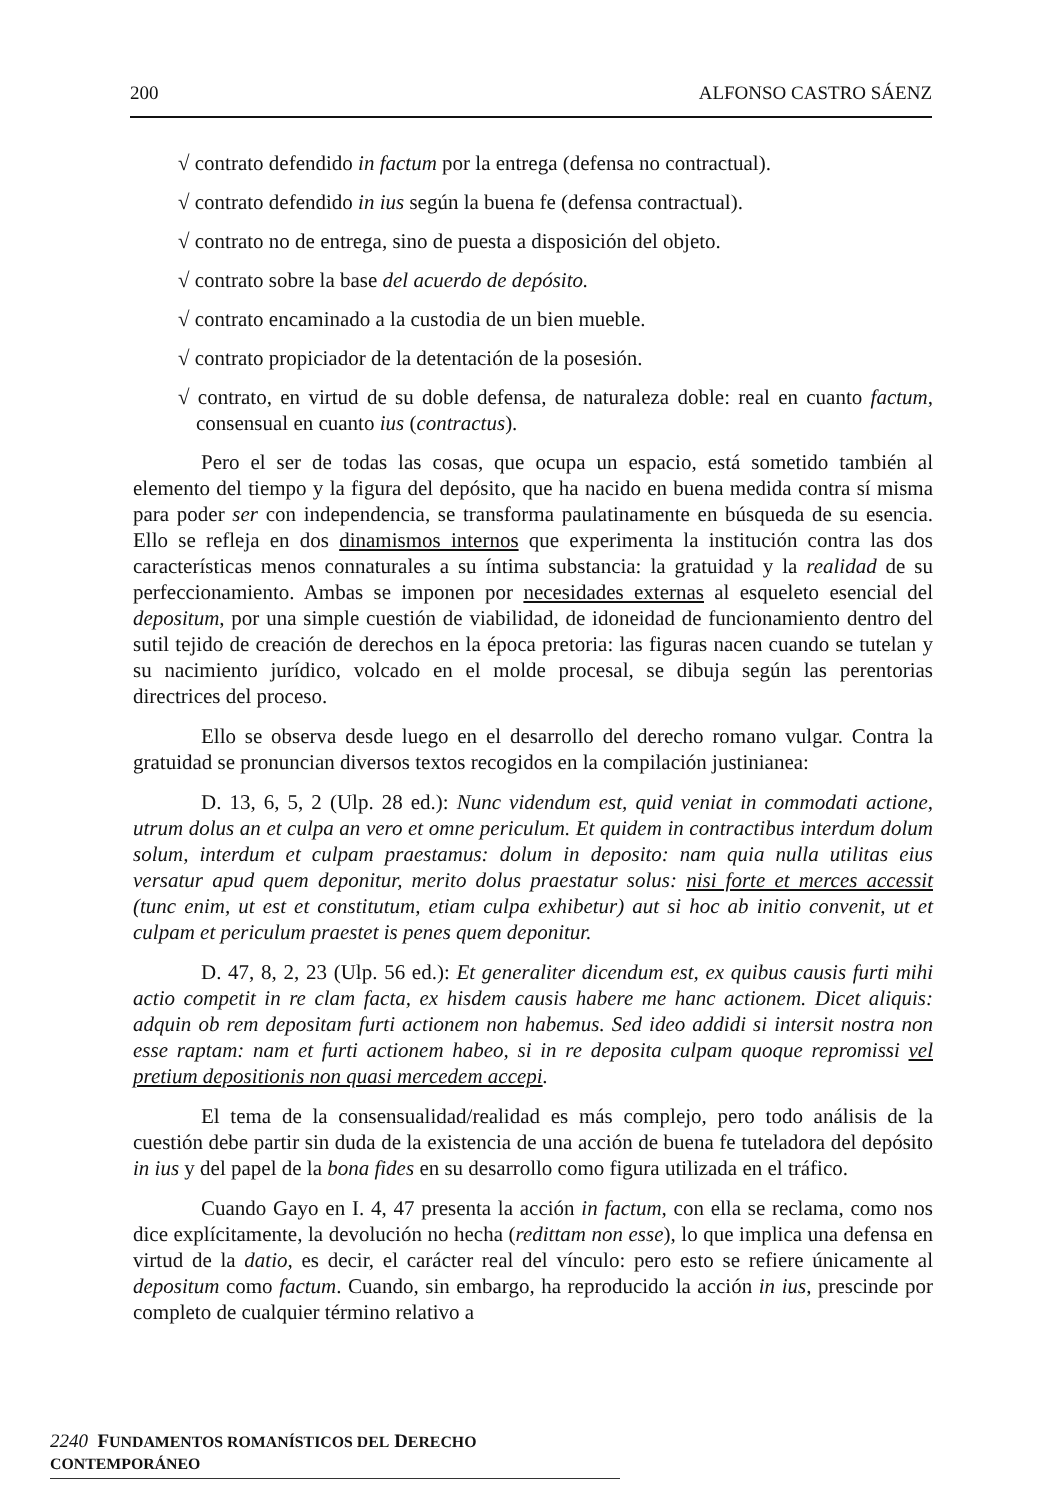200 ALFONSO CASTRO SÁENZ
√ contrato defendido in factum por la entrega (defensa no contractual).
√ contrato defendido in ius según la buena fe (defensa contractual).
√ contrato no de entrega, sino de puesta a disposición del objeto.
√ contrato sobre la base del acuerdo de depósito.
√ contrato encaminado a la custodia de un bien mueble.
√ contrato propiciador de la detentación de la posesión.
√ contrato, en virtud de su doble defensa, de naturaleza doble: real en cuanto factum, consensual en cuanto ius (contractus).
Pero el ser de todas las cosas, que ocupa un espacio, está sometido también al elemento del tiempo y la figura del depósito, que ha nacido en buena medida contra sí misma para poder ser con independencia, se transforma paulatinamente en búsqueda de su esencia. Ello se refleja en dos dinamismos internos que experimenta la institución contra las dos características menos connaturales a su íntima substancia: la gratuidad y la realidad de su perfeccionamiento. Ambas se imponen por necesidades externas al esqueleto esencial del depositum, por una simple cuestión de viabilidad, de idoneidad de funcionamiento dentro del sutil tejido de creación de derechos en la época pretoria: las figuras nacen cuando se tutelan y su nacimiento jurídico, volcado en el molde procesal, se dibuja según las perentorias directrices del proceso.
Ello se observa desde luego en el desarrollo del derecho romano vulgar. Contra la gratuidad se pronuncian diversos textos recogidos en la compilación justinianea:
D. 13, 6, 5, 2 (Ulp. 28 ed.): Nunc videndum est, quid veniat in commodati actione, utrum dolus an et culpa an vero et omne periculum. Et quidem in contractibus interdum dolum solum, interdum et culpam praestamus: dolum in deposito: nam quia nulla utilitas eius versatur apud quem deponitur, merito dolus praestatur solus: nisi forte et merces accessit (tunc enim, ut est et constitutum, etiam culpa exhibetur) aut si hoc ab initio convenit, ut et culpam et periculum praestet is penes quem deponitur.
D. 47, 8, 2, 23 (Ulp. 56 ed.): Et generaliter dicendum est, ex quibus causis furti mihi actio competit in re clam facta, ex hisdem causis habere me hanc actionem. Dicet aliquis: adquin ob rem depositam furti actionem non habemus. Sed ideo addidi si intersit nostra non esse raptam: nam et furti actionem habeo, si in re deposita culpam quoque repromissi vel pretium depositionis non quasi mercedem accepi.
El tema de la consensualidad/realidad es más complejo, pero todo análisis de la cuestión debe partir sin duda de la existencia de una acción de buena fe tuteladora del depósito in ius y del papel de la bona fides en su desarrollo como figura utilizada en el tráfico.
Cuando Gayo en I. 4, 47 presenta la acción in factum, con ella se reclama, como nos dice explícitamente, la devolución no hecha (redittam non esse), lo que implica una defensa en virtud de la datio, es decir, el carácter real del vínculo: pero esto se refiere únicamente al depositum como factum. Cuando, sin embargo, ha reproducido la acción in ius, prescinde por completo de cualquier término relativo a
2240 FUNDAMENTOS ROMANÍSTICOS DEL DERECHO CONTEMPORÁNEO